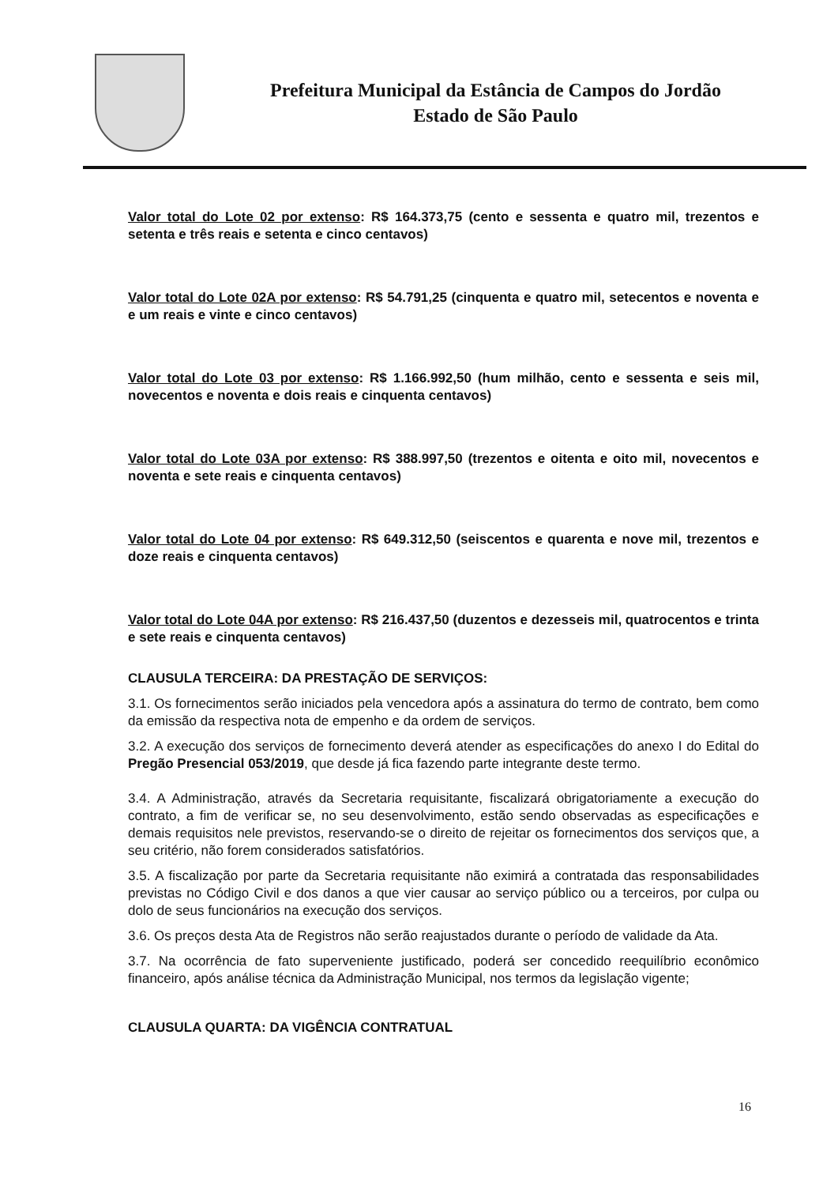Prefeitura Municipal da Estância de Campos do Jordão
Estado de São Paulo
Valor total do Lote 02 por extenso: R$ 164.373,75 (cento e sessenta e quatro mil, trezentos e setenta e três reais e setenta e cinco centavos)
Valor total do Lote 02A por extenso: R$ 54.791,25 (cinquenta e quatro mil, setecentos e noventa e e um reais e vinte e cinco centavos)
Valor total do Lote 03 por extenso: R$ 1.166.992,50 (hum milhão, cento e sessenta e seis mil, novecentos e noventa e dois reais e cinquenta centavos)
Valor total do Lote 03A por extenso: R$ 388.997,50 (trezentos e oitenta e oito mil, novecentos e noventa e sete reais e cinquenta centavos)
Valor total do Lote 04 por extenso: R$ 649.312,50 (seiscentos e quarenta e nove mil, trezentos e doze reais e cinquenta centavos)
Valor total do Lote 04A por extenso: R$ 216.437,50 (duzentos e dezesseis mil, quatrocentos e trinta e sete reais e cinquenta centavos)
CLAUSULA TERCEIRA: DA PRESTAÇÃO DE SERVIÇOS:
3.1. Os fornecimentos serão iniciados pela vencedora após a assinatura do termo de contrato, bem como da emissão da respectiva nota de empenho e da ordem de serviços.
3.2. A execução dos serviços de fornecimento deverá atender as especificações do anexo I do Edital do Pregão Presencial 053/2019, que desde já fica fazendo parte integrante deste termo.
3.4. A Administração, através da Secretaria requisitante, fiscalizará obrigatoriamente a execução do contrato, a fim de verificar se, no seu desenvolvimento, estão sendo observadas as especificações e demais requisitos nele previstos, reservando-se o direito de rejeitar os fornecimentos dos serviços que, a seu critério, não forem considerados satisfatórios.
3.5. A fiscalização por parte da Secretaria requisitante não eximirá a contratada das responsabilidades previstas no Código Civil e dos danos a que vier causar ao serviço público ou a terceiros, por culpa ou dolo de seus funcionários na execução dos serviços.
3.6. Os preços desta Ata de Registros não serão reajustados durante o período de validade da Ata.
3.7. Na ocorrência de fato superveniente justificado, poderá ser concedido reequilíbrio econômico financeiro, após análise técnica da Administração Municipal, nos termos da legislação vigente;
CLAUSULA QUARTA: DA VIGÊNCIA CONTRATUAL
16